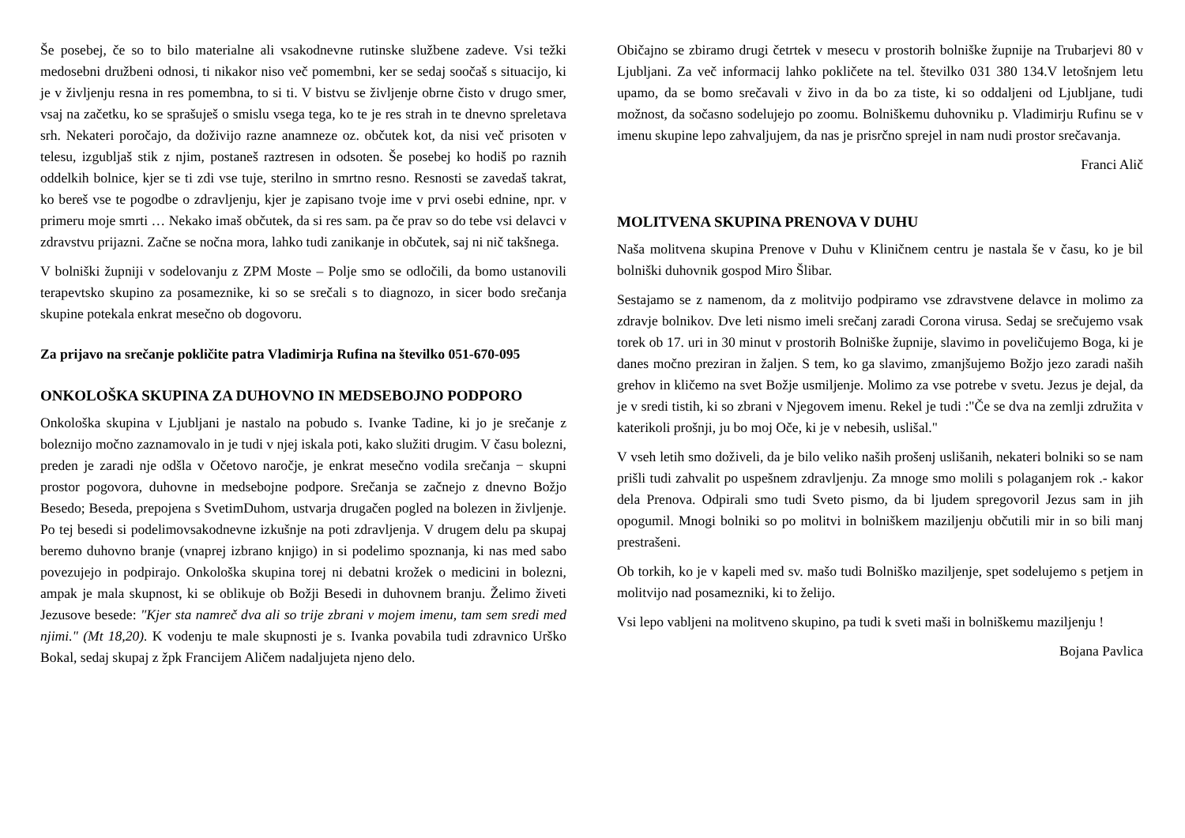Še posebej, če so to bilo materialne ali vsakodnevne rutinske službene zadeve. Vsi težki medosebni družbeni odnosi, ti nikakor niso več pomembni, ker se sedaj soočaš s situacijo, ki je v življenju resna in res pomembna, to si ti. V bistvu se življenje obrne čisto v drugo smer, vsaj na začetku, ko se sprašuješ o smislu vsega tega, ko te je res strah in te dnevno spreletava srh. Nekateri poročajo, da doživijo razne anamneze oz. občutek kot, da nisi več prisoten v telesu, izgubljaš stik z njim, postaneš raztresen in odsoten. Še posebej ko hodiš po raznih oddelkih bolnice, kjer se ti zdi vse tuje, sterilno in smrtno resno. Resnosti se zavedaš takrat, ko bereš vse te pogodbe o zdravljenju, kjer je zapisano tvoje ime v prvi osebi ednine, npr. v primeru moje smrti … Nekako imaš občutek, da si res sam. pa če prav so do tebe vsi delavci v zdravstvu prijazni. Začne se nočna mora, lahko tudi zanikanje in občutek, saj ni nič takšnega.
V bolniški župniji v sodelovanju z ZPM Moste – Polje smo se odločili, da bomo ustanovili terapevtsko skupino za posameznike, ki so se srečali s to diagnozo, in sicer bodo srečanja skupine potekala enkrat mesečno ob dogovoru.
Za prijavo na srečanje pokličite patra Vladimirja Rufina na številko 051-670-095
ONKOLOŠKA SKUPINA ZA DUHOVNO IN MEDSEBOJNO PODPORO
Onkološka skupina v Ljubljani je nastalo na pobudo s. Ivanke Tadine, ki jo je srečanje z boleznijo močno zaznamovalo in je tudi v njej iskala poti, kako služiti drugim. V času bolezni, preden je zaradi nje odšla v Očetovo naročje, je enkrat mesečno vodila srečanja − skupni prostor pogovora, duhovne in medsebojne podpore. Srečanja se začnejo z dnevno Božjo Besedo; Beseda, prepojena s SvetimDuhom, ustvarja drugačen pogled na bolezen in življenje. Po tej besedi si podelimovsakodnevne izkušnje na poti zdravljenja. V drugem delu pa skupaj beremo duhovno branje (vnaprej izbrano knjigo) in si podelimo spoznanja, ki nas med sabo povezujejo in podpirajo. Onkološka skupina torej ni debatni krožek o medicini in bolezni, ampak je mala skupnost, ki se oblikuje ob Božji Besedi in duhovnem branju. Želimo živeti Jezusove besede: "Kjer sta namreč dva ali so trije zbrani v mojem imenu, tam sem sredi med njimi." (Mt 18,20). K vodenju te male skupnosti je s. Ivanka povabila tudi zdravnico Urško Bokal, sedaj skupaj z žpk Francijem Aličem nadaljujeta njeno delo.
Običajno se zbiramo drugi četrtek v mesecu v prostorih bolniške župnije na Trubarjevi 80 v Ljubljani. Za več informacij lahko pokličete na tel. številko 031 380 134.V letošnjem letu upamo, da se bomo srečavali v živo in da bo za tiste, ki so oddaljeni od Ljubljane, tudi možnost, da sočasno sodelujejo po zoomu. Bolniškemu duhovniku p. Vladimirju Rufinu se v imenu skupine lepo zahvaljujem, da nas je prisrčno sprejel in nam nudi prostor srečavanja.
Franci Alič
MOLITVENA SKUPINA PRENOVA V DUHU
Naša molitvena skupina Prenove v Duhu v Kliničnem centru je nastala še v času, ko je bil bolniški duhovnik gospod Miro Šlibar.
Sestajamo se z namenom, da z molitvijo podpiramo vse zdravstvene delavce in molimo za zdravje bolnikov. Dve leti nismo imeli srečanj zaradi Corona virusa. Sedaj se srečujemo vsak torek ob 17. uri in 30 minut v prostorih Bolniške župnije, slavimo in poveličujemo Boga, ki je danes močno preziran in žaljen. S tem, ko ga slavimo, zmanjšujemo Božjo jezo zaradi naših grehov in kličemo na svet Božje usmiljenje. Molimo za vse potrebe v svetu. Jezus je dejal, da je v sredi tistih, ki so zbrani v Njegovem imenu. Rekel je tudi :"Če se dva na zemlji združita v katerikoli prošnji, ju bo moj Oče, ki je v nebesih, uslišal."
V vseh letih smo doživeli, da je bilo veliko naših prošenj uslišanih, nekateri bolniki so se nam prišli tudi zahvalit po uspešnem zdravljenju. Za mnoge smo molili s polaganjem rok .- kakor dela Prenova. Odpirali smo tudi Sveto pismo, da bi ljudem spregovoril Jezus sam in jih opogumil. Mnogi bolniki so po molitvi in bolniškem maziljenju občutili mir in so bili manj prestrašeni.
Ob torkih, ko je v kapeli med sv. mašo tudi Bolniško maziljenje, spet sodelujemo s petjem in molitvijo nad posamezniki, ki to želijo.
Vsi lepo vabljeni na molitveno skupino, pa tudi k sveti maši in bolniškemu maziljenju !
Bojana Pavlica